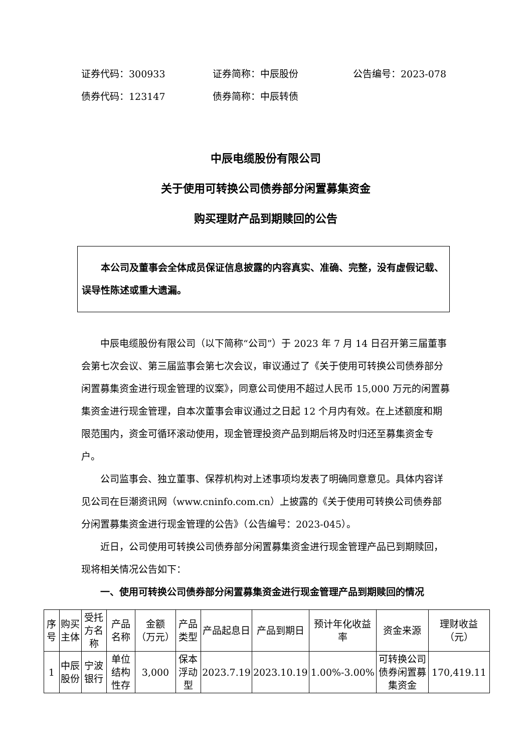证券代码：300933 证券简称：中辰股份 公告编号：2023-078
债券代码：123147 债券简称：中辰转债
中辰电缆股份有限公司
关于使用可转换公司债券部分闲置募集资金
购买理财产品到期赎回的公告
本公司及董事会全体成员保证信息披露的内容真实、准确、完整，没有虚假记载、误导性陈述或重大遗漏。
中辰电缆股份有限公司（以下简称“公司”）于 2023 年 7 月 14 日召开第三届董事会第七次会议、第三届监事会第七次会议，审议通过了《关于使用可转换公司债券部分闲置募集资金进行现金管理的议案》，同意公司使用不超过人民币 15,000 万元的闲置募集资金进行现金管理，自本次董事会审议通过之日起 12 个月内有效。在上述额度和期限范围内，资金可循环滚动使用，现金管理投资产品到期后将及时归还至募集资金专户。
公司监事会、独立董事、保荐机构对上述事项均发表了明确同意意见。具体内容详见公司在巨潮资讯网（www.cninfo.com.cn）上披露的《关于使用可转换公司债券部分闲置募集资金进行现金管理的公告》（公告编号：2023-045）。
近日，公司使用可转换公司债券部分闲置募集资金进行现金管理产品已到期赎回，现将相关情况公告如下：
一、使用可转换公司债券部分闲置募集资金进行现金管理产品到期赎回的情况
| 序号 | 购买主体 | 受托方名称 | 产品名称 | 金额（万元） | 产品类型 | 产品起息日 | 产品到期日 | 预计年化收益率 | 资金来源 | 理财收益（元） |
| --- | --- | --- | --- | --- | --- | --- | --- | --- | --- | --- |
| 1 | 中辰股份 | 宁波银行 | 单位结构性存 | 3,000 | 保本浮动型 | 2023.7.19 | 2023.10.19 | 1.00%-3.00% | 可转换公司债券闲置募集资金 | 170,419.11 |